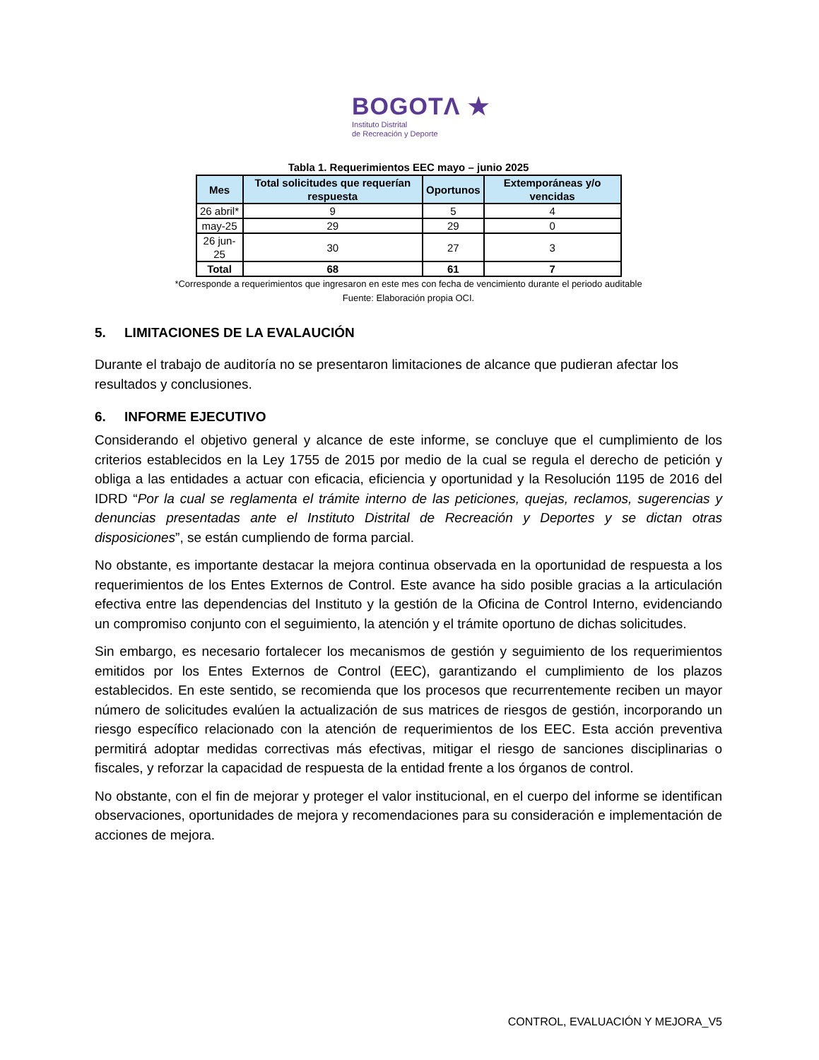BOGOTΛ ★
Instituto Distrital
de Recreación y Deporte
Tabla 1. Requerimientos EEC mayo – junio 2025
| Mes | Total solicitudes que requerían respuesta | Oportunos | Extemporáneas y/o vencidas |
| --- | --- | --- | --- |
| 26 abril* | 9 | 5 | 4 |
| may-25 | 29 | 29 | 0 |
| 26 jun-25 | 30 | 27 | 3 |
| Total | 68 | 61 | 7 |
*Corresponde a requerimientos que ingresaron en este mes con fecha de vencimiento durante el periodo auditable
Fuente: Elaboración propia OCI.
5. LIMITACIONES DE LA EVALAUCIÓN
Durante el trabajo de auditoría no se presentaron limitaciones de alcance que pudieran afectar los resultados y conclusiones.
6. INFORME EJECUTIVO
Considerando el objetivo general y alcance de este informe, se concluye que el cumplimiento de los criterios establecidos en la Ley 1755 de 2015 por medio de la cual se regula el derecho de petición y obliga a las entidades a actuar con eficacia, eficiencia y oportunidad y la Resolución 1195 de 2016 del IDRD “Por la cual se reglamenta el trámite interno de las peticiones, quejas, reclamos, sugerencias y denuncias presentadas ante el Instituto Distrital de Recreación y Deportes y se dictan otras disposiciones”, se están cumpliendo de forma parcial.
No obstante, es importante destacar la mejora continua observada en la oportunidad de respuesta a los requerimientos de los Entes Externos de Control. Este avance ha sido posible gracias a la articulación efectiva entre las dependencias del Instituto y la gestión de la Oficina de Control Interno, evidenciando un compromiso conjunto con el seguimiento, la atención y el trámite oportuno de dichas solicitudes.
Sin embargo, es necesario fortalecer los mecanismos de gestión y seguimiento de los requerimientos emitidos por los Entes Externos de Control (EEC), garantizando el cumplimiento de los plazos establecidos. En este sentido, se recomienda que los procesos que recurrentemente reciben un mayor número de solicitudes evalúen la actualización de sus matrices de riesgos de gestión, incorporando un riesgo específico relacionado con la atención de requerimientos de los EEC. Esta acción preventiva permitirá adoptar medidas correctivas más efectivas, mitigar el riesgo de sanciones disciplinarias o fiscales, y reforzar la capacidad de respuesta de la entidad frente a los órganos de control.
No obstante, con el fin de mejorar y proteger el valor institucional, en el cuerpo del informe se identifican observaciones, oportunidades de mejora y recomendaciones para su consideración e implementación de acciones de mejora.
CONTROL, EVALUACIÓN Y MEJORA_V5